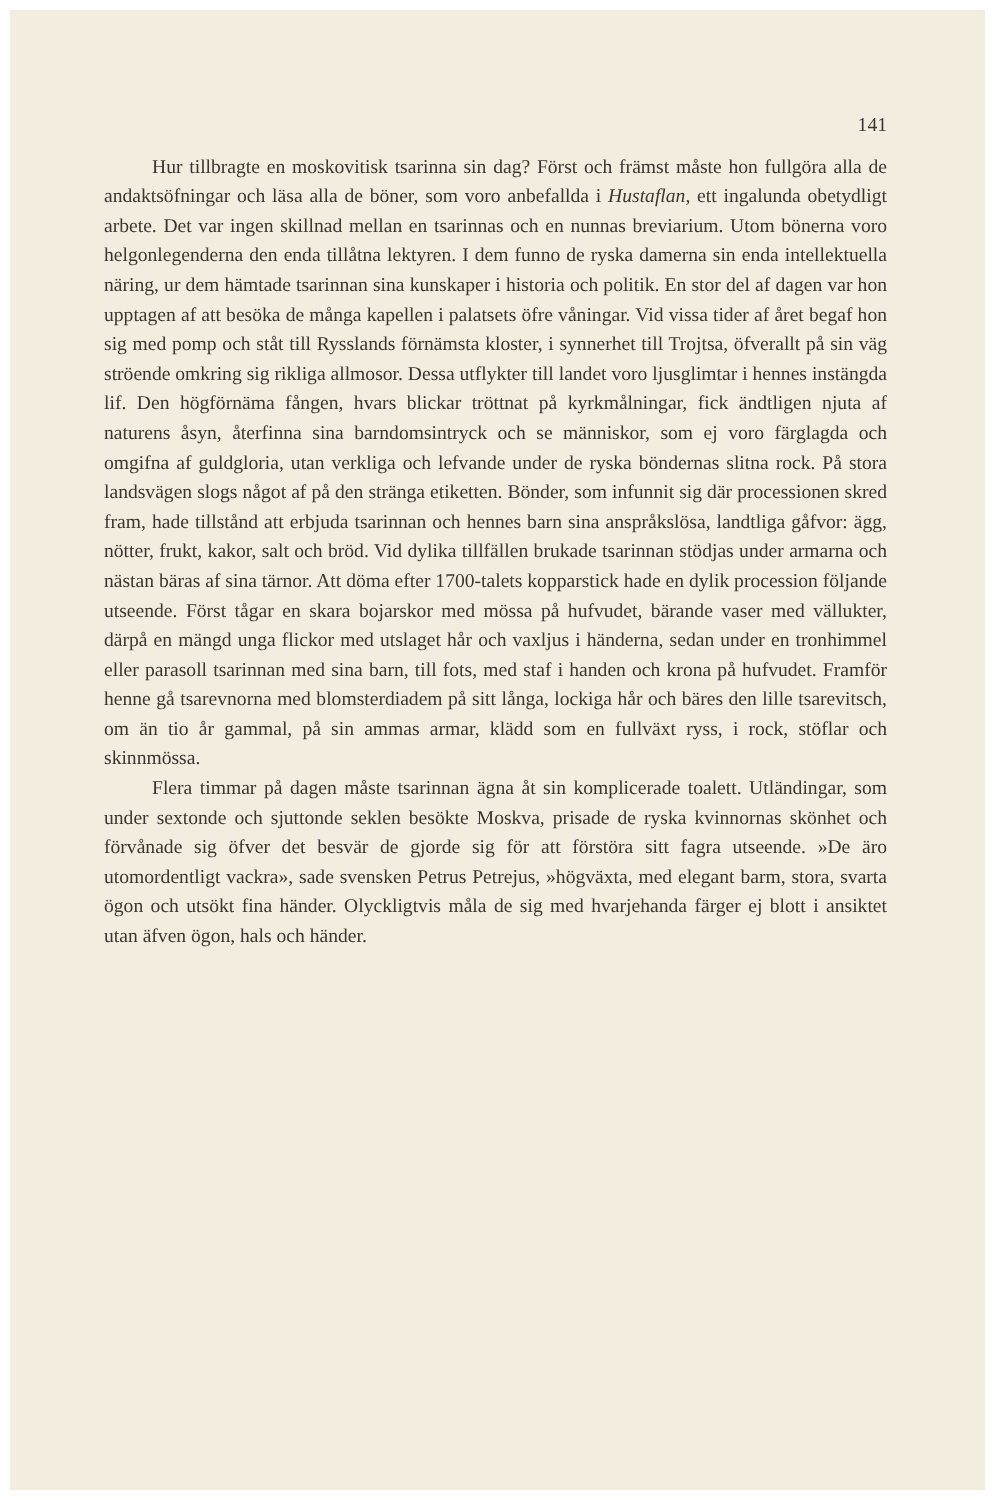141
Hur tillbragte en moskovitisk tsarinna sin dag? Först och främst måste hon fullgöra alla de andaktsöfningar och läsa alla de böner, som voro anbefallda i Hustaflan, ett ingalunda obetydligt arbete. Det var ingen skillnad mellan en tsarinnas och en nunnas breviarium. Utom bönerna voro helgonlegenderna den enda tillåtna lektyren. I dem funno de ryska damerna sin enda intellektuella näring, ur dem hämtade tsarinnan sina kunskaper i historia och politik. En stor del af dagen var hon upptagen af att besöka de många kapellen i palatsets öfre våningar. Vid vissa tider af året begaf hon sig med pomp och ståt till Rysslands förnämsta kloster, i synnerhet till Trojtsa, öfverallt på sin väg ströende omkring sig rikliga allmosor. Dessa utflykter till landet voro ljusglimtar i hennes instängda lif. Den högförnäma fången, hvars blickar tröttnat på kyrkmålningar, fick ändtligen njuta af naturens åsyn, återfinna sina barndomsintryck och se människor, som ej voro färglagda och omgifna af guldgloria, utan verkliga och lefvande under de ryska böndernas slitna rock. På stora landsvägen slogs något af på den stränga etiketten. Bönder, som infunnit sig där processionen skred fram, hade tillstånd att erbjuda tsarinnan och hennes barn sina anspråkslösa, landtliga gåfvor: ägg, nötter, frukt, kakor, salt och bröd. Vid dylika tillfällen brukade tsarinnan stödjas under armarna och nästan bäras af sina tärnor. Att döma efter 1700-talets kopparstick hade en dylik procession följande utseende. Först tågar en skara bojarskor med mössa på hufvudet, bärande vaser med vällukter, därpå en mängd unga flickor med utslaget hår och vaxljus i händerna, sedan under en tronhimmel eller parasoll tsarinnan med sina barn, till fots, med staf i handen och krona på hufvudet. Framför henne gå tsarevnorna med blomsterdiadem på sitt långa, lockiga hår och bäres den lille tsarevitsch, om än tio år gammal, på sin ammas armar, klädd som en fullväxt ryss, i rock, stöflar och skinnmössa.
Flera timmar på dagen måste tsarinnan ägna åt sin komplicerade toalett. Utländingar, som under sextonde och sjuttonde seklen besökte Moskva, prisade de ryska kvinnornas skönhet och förvånade sig öfver det besvär de gjorde sig för att förstöra sitt fagra utseende. »De äro utomordentligt vackra», sade svensken Petrus Petrejus, »högväxta, med elegant barm, stora, svarta ögon och utsökt fina händer. Olyckligtvis måla de sig med hvarjehanda färger ej blott i ansiktet utan äfven ögon, hals och händer.